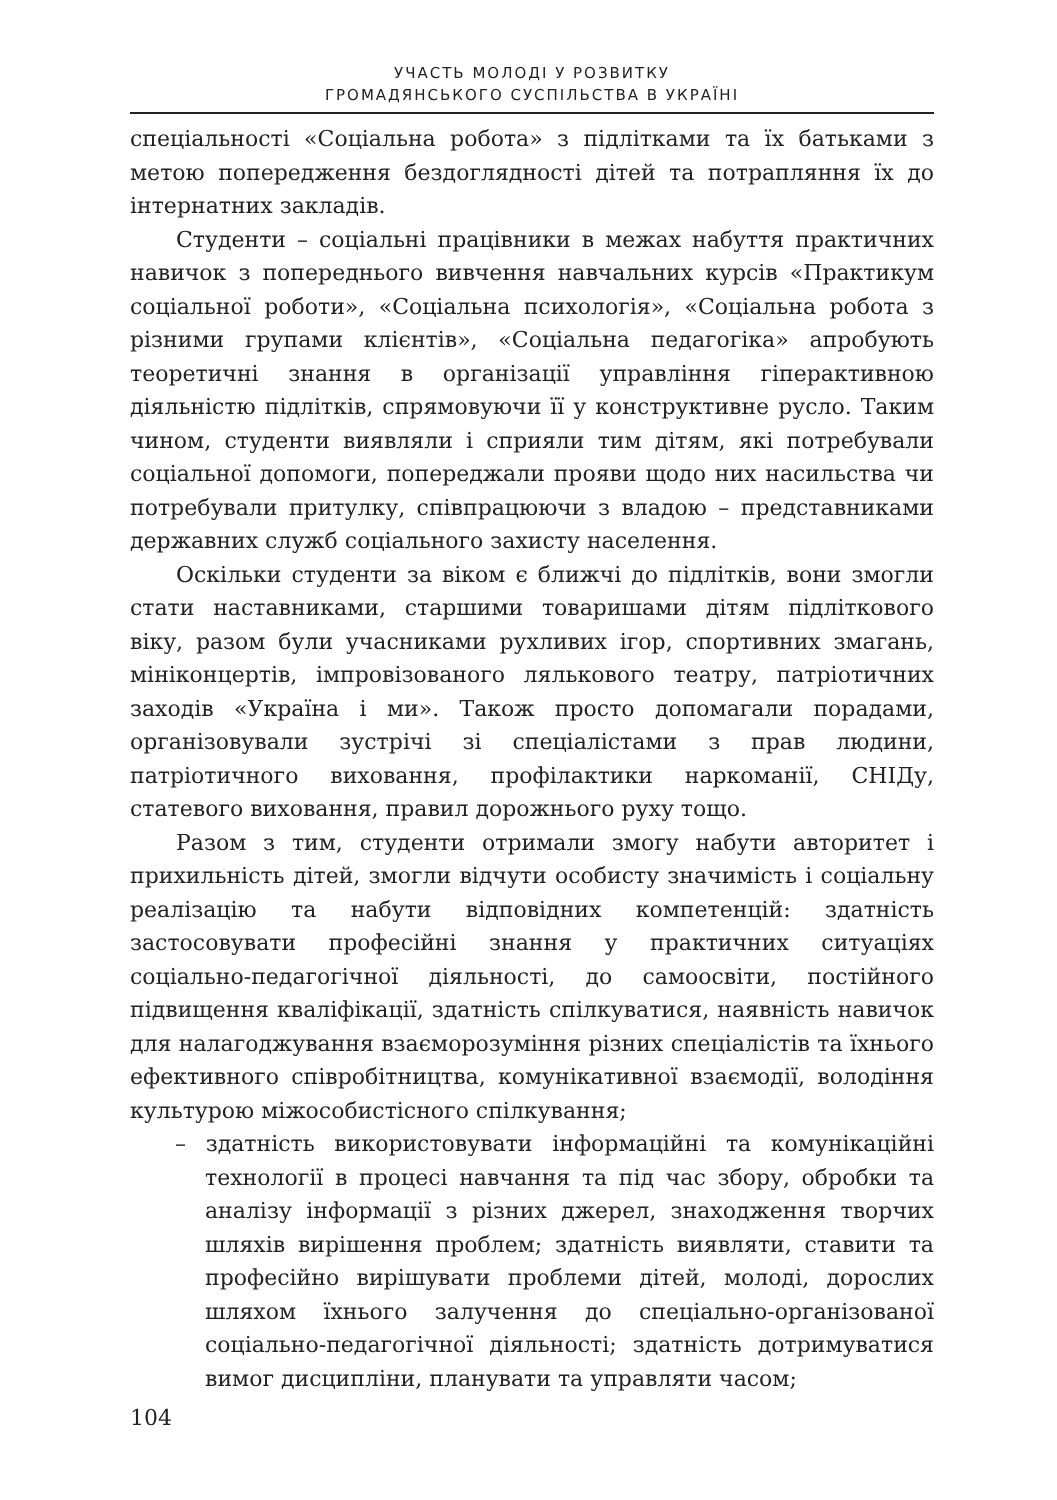УЧАСТЬ МОЛОДІ У РОЗВИТКУ
ГРОМАДЯНСЬКОГО СУСПІЛЬСТВА В УКРАЇНІ
спеціальності «Соціальна робота» з підлітками та їх батьками з метою попередження бездоглядності дітей та потрапляння їх до інтернатних закладів.
Студенти – соціальні працівники в межах набуття практичних навичок з попереднього вивчення навчальних курсів «Практикум соціальної роботи», «Соціальна психологія», «Соціальна робота з різними групами клієнтів», «Соціальна педагогіка» апробують теоретичні знання в організації управління гіперактивною діяльністю підлітків, спрямовуючи її у конструктивне русло. Таким чином, студенти виявляли і сприяли тим дітям, які потребували соціальної допомоги, попереджали прояви щодо них насильства чи потребували притулку, співпрацюючи з владою – представниками державних служб соціального захисту населення.
Оскільки студенти за віком є ближчі до підлітків, вони змогли стати наставниками, старшими товаришами дітям підліткового віку, разом були учасниками рухливих ігор, спортивних змагань, мініконцертів, імпровізованого лялькового театру, патріотичних заходів «Україна і ми». Також просто допомагали порадами, організовували зустрічі зі спеціалістами з прав людини, патріотичного виховання, профілактики наркоманії, СНІДу, статевого виховання, правил дорожнього руху тощо.
Разом з тим, студенти отримали змогу набути авторитет і прихильність дітей, змогли відчути особисту значимість і соціальну реалізацію та набути відповідних компетенцій: здатність застосовувати професійні знання у практичних ситуаціях соціально-педагогічної діяльності, до самоосвіти, постійного підвищення кваліфікації, здатність спілкуватися, наявність навичок для налагоджування взаєморозуміння різних спеціалістів та їхнього ефективного співробітництва, комунікативної взаємодії, володіння культурою міжособистісного спілкування;
– здатність використовувати інформаційні та комунікаційні технології в процесі навчання та під час збору, обробки та аналізу інформації з різних джерел, знаходження творчих шляхів вирішення проблем; здатність виявляти, ставити та професійно вирішувати проблеми дітей, молоді, дорослих шляхом їхнього залучення до спеціально-організованої соціально-педагогічної діяльності; здатність дотримуватися вимог дисципліни, планувати та управляти часом;
104